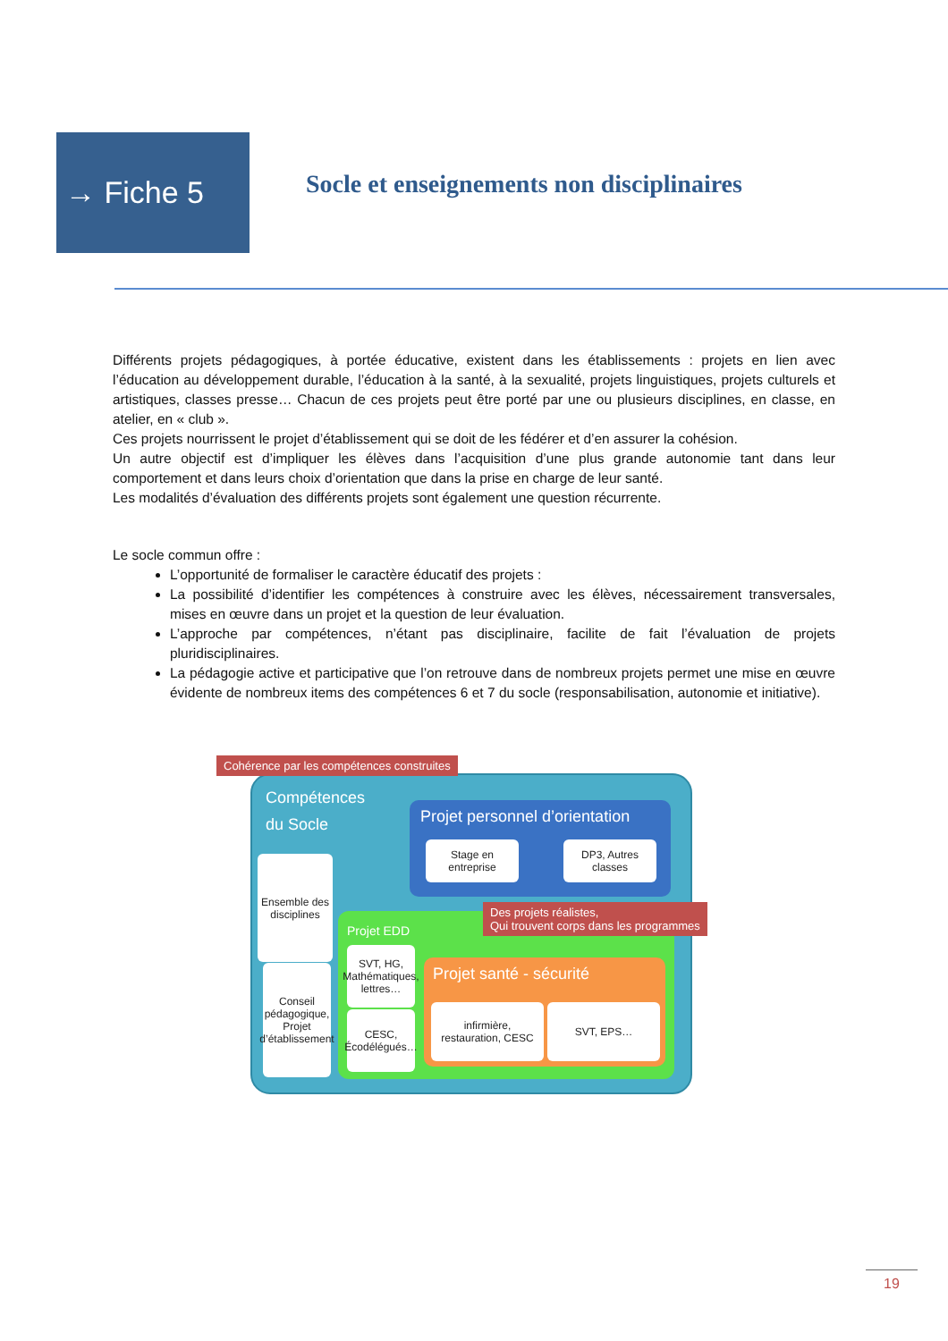→ Fiche 5
Socle et enseignements non disciplinaires
Différents projets pédagogiques, à portée éducative, existent dans les établissements : projets en lien avec l’éducation au développement durable, l’éducation à la santé, à la sexualité, projets linguistiques, projets culturels et artistiques, classes presse… Chacun de ces projets peut être porté par une ou plusieurs disciplines, en classe, en atelier, en « club ».
Ces projets nourrissent le projet d’établissement qui se doit de les fédérer et d’en assurer la cohésion.
Un autre objectif est d’impliquer les élèves dans l’acquisition d’une plus grande autonomie tant dans leur comportement et dans leurs choix d’orientation que dans la prise en charge de leur santé.
Les modalités d’évaluation des différents projets sont également une question récurrente.
Le socle commun offre :
L’opportunité de formaliser le caractère éducatif des projets :
La possibilité d’identifier les compétences à construire avec les élèves, nécessairement transversales, mises en œuvre dans un projet et la question de leur évaluation.
L’approche par compétences, n’étant pas disciplinaire, facilite de fait l’évaluation de projets pluridisciplinaires.
La pédagogie active et participative que l’on retrouve dans de nombreux projets permet une mise en œuvre évidente de nombreux items des compétences 6 et 7 du socle (responsabilisation, autonomie et initiative).
Compétences
du Socle
Ensemble des disciplines
Conseil pédagogique, Projet d’établissement
Projet personnel d’orientation
Stage en entreprise
DP3, Autres classes
Projet EDD
SVT, HG, Mathématiques, lettres…
CESC, Écodélégués…
Projet santé - sécurité
infirmière, restauration, CESC
SVT, EPS…
Cohérence par les compétences construites
Des projets réalistes,
Qui trouvent corps dans les programmes
19